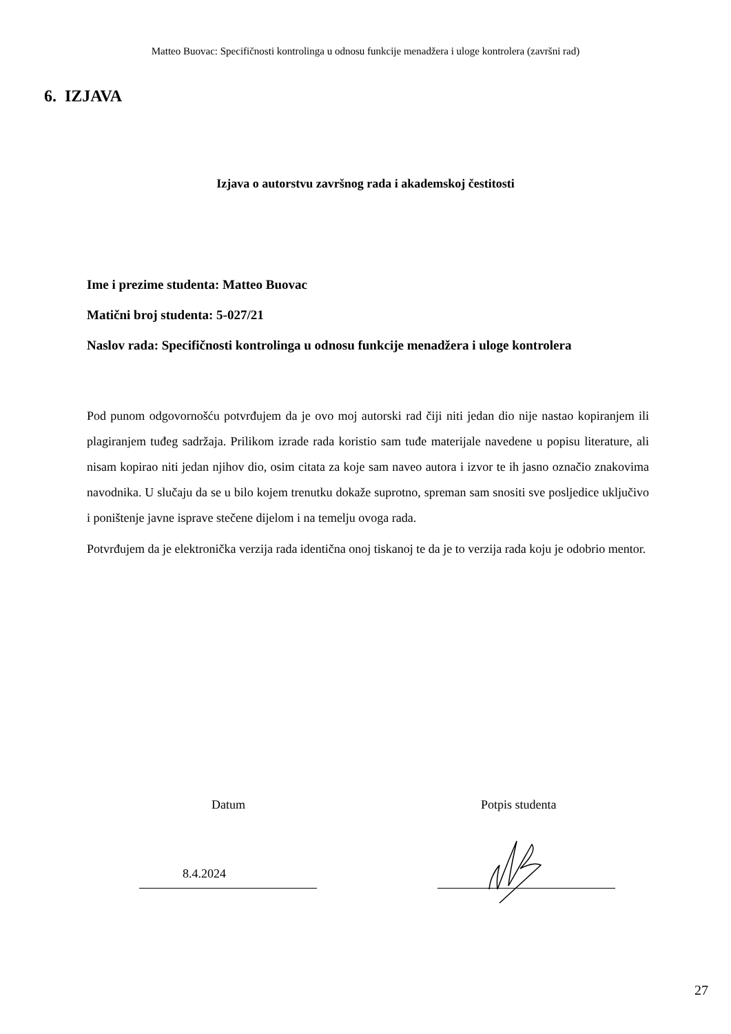Matteo Buovac: Specifičnosti kontrolinga u odnosu funkcije menadžera i uloge kontrolera (završni rad)
6. IZJAVA
Izjava o autorstvu završnog rada i akademskoj čestitosti
Ime i prezime studenta: Matteo Buovac
Matični broj studenta: 5-027/21
Naslov rada: Specifičnosti kontrolinga u odnosu funkcije menadžera i uloge kontrolera
Pod punom odgovornošću potvrđujem da je ovo moj autorski rad čiji niti jedan dio nije nastao kopiranjem ili plagiranjem tuđeg sadržaja. Prilikom izrade rada koristio sam tuđe materijale navedene u popisu literature, ali nisam kopirao niti jedan njihov dio, osim citata za koje sam naveo autora i izvor te ih jasno označio znakovima navodnika. U slučaju da se u bilo kojem trenutku dokaže suprotno, spreman sam snositi sve posljedice uključivo i poništenje javne isprave stečene dijelom i na temelju ovoga rada.
Potvrđujem da je elektronička verzija rada identična onoj tiskanoj te da je to verzija rada koju je odobrio mentor.
Datum Potpis studenta
8.4.2024
27